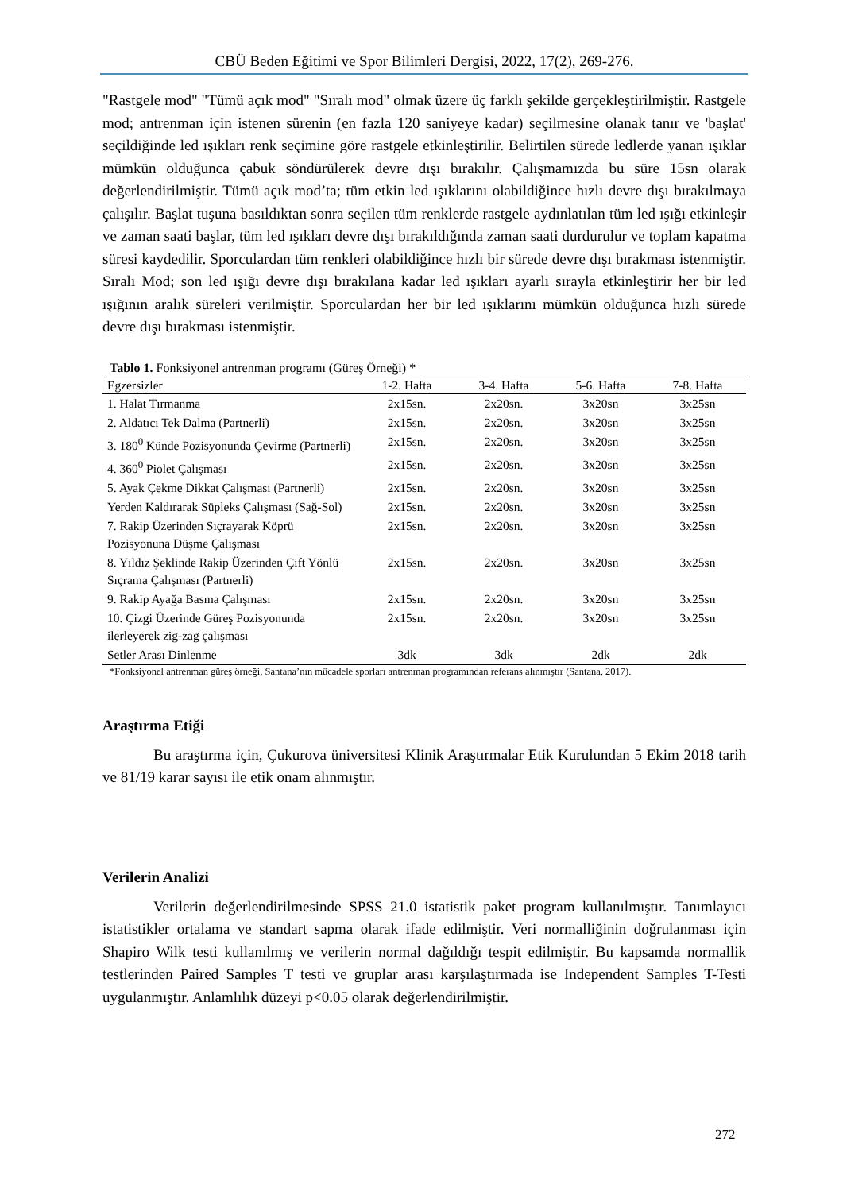CBÜ Beden Eğitimi ve Spor Bilimleri Dergisi, 2022, 17(2), 269-276.
"Rastgele mod" "Tümü açık mod" "Sıralı mod" olmak üzere üç farklı şekilde gerçekleştirilmiştir. Rastgele mod; antrenman için istenen sürenin (en fazla 120 saniyeye kadar) seçilmesine olanak tanır ve 'başlat' seçildiğinde led ışıkları renk seçimine göre rastgele etkinleştirilir. Belirtilen sürede ledlerde yanan ışıklar mümkün olduğunca çabuk söndürülerek devre dışı bırakılır. Çalışmamızda bu süre 15sn olarak değerlendirilmiştir. Tümü açık mod’ta; tüm etkin led ışıklarını olabildiğince hızlı devre dışı bırakılmaya çalışılır. Başlat tuşuna basıldıktan sonra seçilen tüm renklerde rastgele aydınlatılan tüm led ışığı etkinleşir ve zaman saati başlar, tüm led ışıkları devre dışı bırakıldığında zaman saati durdurulur ve toplam kapatma süresi kaydedilir. Sporculardan tüm renkleri olabildiğince hızlı bir sürede devre dışı bırakması istenmiştir. Sıralı Mod; son led ışığı devre dışı bırakılana kadar led ışıkları ayarlı sırayla etkinleştirir her bir led ışığının aralık süreleri verilmiştir. Sporculardan her bir led ışıklarını mümkün olduğunca hızlı sürede devre dışı bırakması istenmiştir.
Tablo 1. Fonksiyonel antrenman programı (Güreş Örneği) *
| Egzersizler | 1-2. Hafta | 3-4. Hafta | 5-6. Hafta | 7-8. Hafta |
| --- | --- | --- | --- | --- |
| 1. Halat Tırmanma | 2x15sn. | 2x20sn. | 3x20sn | 3x25sn |
| 2. Aldatıcı Tek Dalma (Partnerli) | 2x15sn. | 2x20sn. | 3x20sn | 3x25sn |
| 3. 180<sup>0</sup> Künde Pozisyonunda Çevirme (Partnerli) | 2x15sn. | 2x20sn. | 3x20sn | 3x25sn |
| 4. 360<sup>0</sup> Piolet Çalışması | 2x15sn. | 2x20sn. | 3x20sn | 3x25sn |
| 5. Ayak Çekme Dikkat Çalışması (Partnerli) | 2x15sn. | 2x20sn. | 3x20sn | 3x25sn |
| Yerden Kaldırarak Süpleks Çalışması (Sağ-Sol) | 2x15sn. | 2x20sn. | 3x20sn | 3x25sn |
| 7. Rakip Üzerinden Sıçrayarak Köprü Pozisyonuna Düşme Çalışması | 2x15sn. | 2x20sn. | 3x20sn | 3x25sn |
| 8. Yıldız Şeklinde Rakip Üzerinden Çift Yönlü Sıçrama Çalışması (Partnerli) | 2x15sn. | 2x20sn. | 3x20sn | 3x25sn |
| 9. Rakip Ayağa Basma Çalışması | 2x15sn. | 2x20sn. | 3x20sn | 3x25sn |
| 10. Çizgi Üzerinde Güreş Pozisyonunda ilerleyerek zig-zag çalışması | 2x15sn. | 2x20sn. | 3x20sn | 3x25sn |
| Setler Arası Dinlenme | 3dk | 3dk | 2dk | 2dk |
*Fonksiyonel antrenman güreş örneği, Santana’nın mücadele sporları antrenman programından referans alınmıştır (Santana, 2017).
Araştırma Etiği
Bu araştırma için, Çukurova üniversitesi Klinik Araştırmalar Etik Kurulundan 5 Ekim 2018 tarih ve 81/19 karar sayısı ile etik onam alınmıştır.
Verilerin Analizi
Verilerin değerlendirilmesinde SPSS 21.0 istatistik paket program kullanılmıştır. Tanımlayıcı istatistikler ortalama ve standart sapma olarak ifade edilmiştir. Veri normalliğinin doğrulanması için Shapiro Wilk testi kullanılmış ve verilerin normal dağıldığı tespit edilmiştir. Bu kapsamda normallik testlerinden Paired Samples T testi ve gruplar arası karşılaştırmada ise Independent Samples T-Testi uygulanmıştır. Anlamlılık düzeyi p<0.05 olarak değerlendirilmiştir.
272